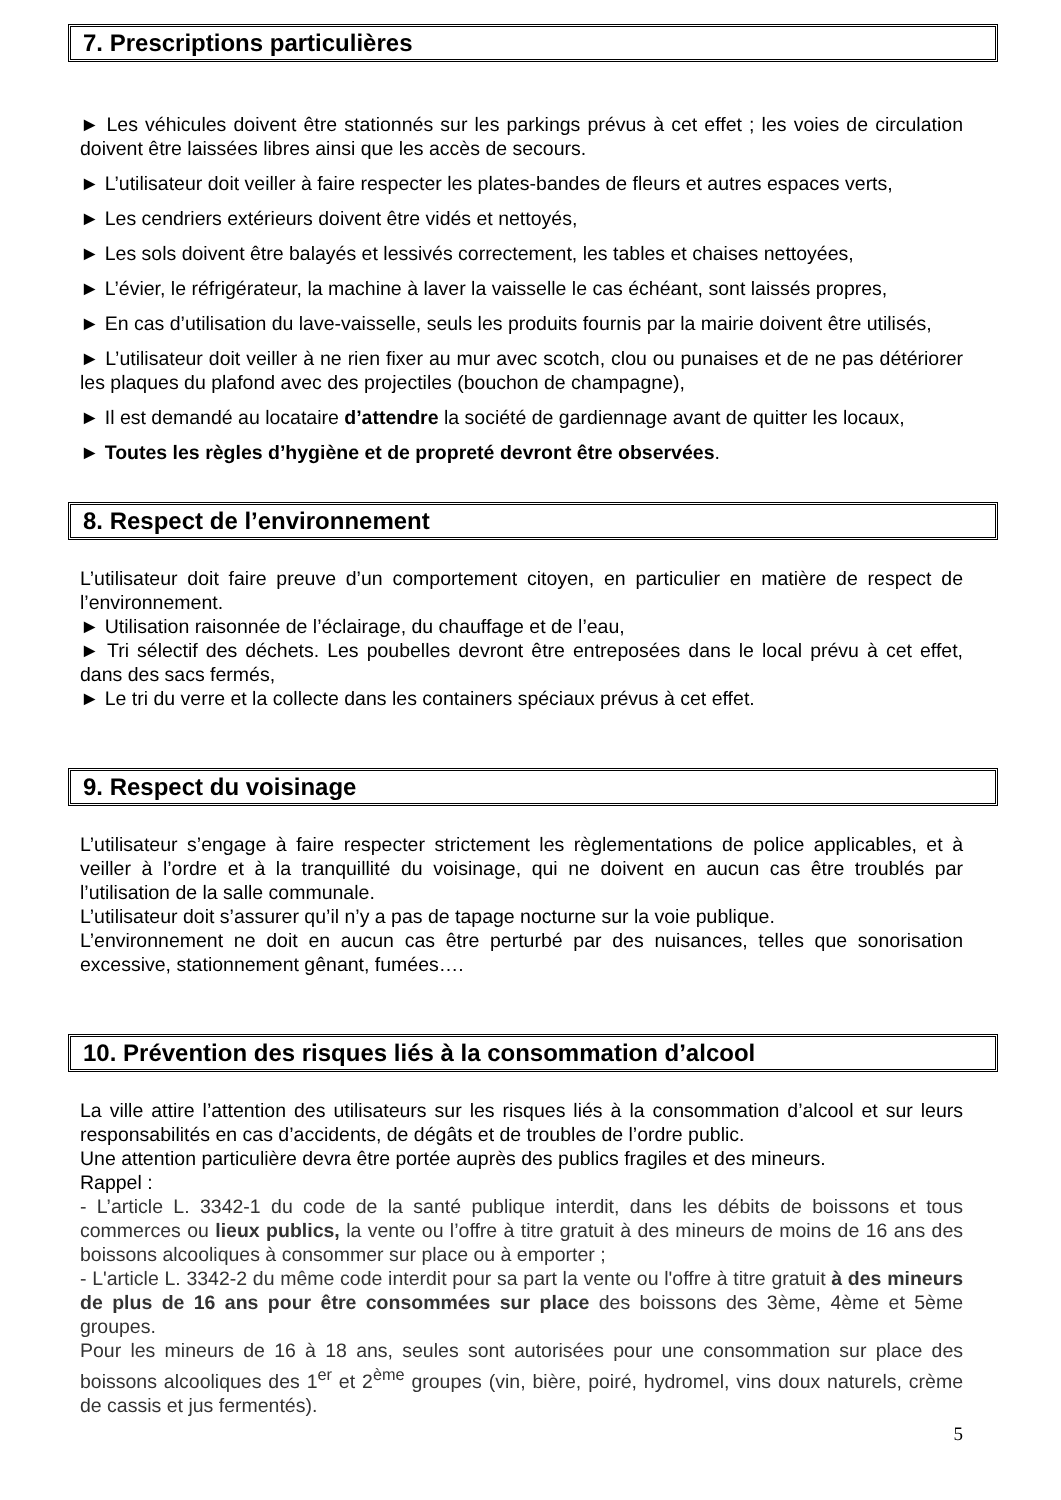7. Prescriptions particulières
► Les véhicules doivent être stationnés sur les parkings prévus à cet effet ; les voies de circulation doivent être laissées libres ainsi que les accès de secours.
► L’utilisateur doit veiller à faire respecter les plates-bandes de fleurs et autres espaces verts,
► Les cendriers extérieurs doivent être vidés et nettoyés,
► Les sols doivent être balayés et lessivés correctement, les tables et chaises nettoyées,
► L’évier, le réfrigérateur, la machine à laver la vaisselle le cas échéant, sont laissés propres,
► En cas d’utilisation du lave-vaisselle, seuls les produits fournis par la mairie doivent être utilisés,
► L’utilisateur doit veiller à ne rien fixer au mur avec scotch, clou ou punaises et de ne pas détériorer les plaques du plafond avec des projectiles (bouchon de champagne),
► Il est demandé au locataire d’attendre la société de gardiennage avant de quitter les locaux,
► Toutes les règles d’hygiène et de propreté devront être observées.
8. Respect de l’environnement
L’utilisateur doit faire preuve d’un comportement citoyen, en particulier en matière de respect de l’environnement.
► Utilisation raisonnée de l’éclairage, du chauffage et de l’eau,
► Tri sélectif des déchets. Les poubelles devront être entreposées dans le local prévu à cet effet, dans des sacs fermés,
► Le tri du verre et la collecte dans les containers spéciaux prévus à cet effet.
9. Respect du voisinage
L’utilisateur s’engage à faire respecter strictement les règlementations de police applicables, et à veiller à l’ordre et à la tranquillité du voisinage, qui ne doivent en aucun cas être troublés par l’utilisation de la salle communale.
L’utilisateur doit s’assurer qu’il n’y a pas de tapage nocturne sur la voie publique.
L’environnement ne doit en aucun cas être perturbé par des nuisances, telles que sonorisation excessive, stationnement gênant, fumées….
10. Prévention des risques liés à la consommation d’alcool
La ville attire l’attention des utilisateurs sur les risques liés à la consommation d’alcool et sur leurs responsabilités en cas d’accidents, de dégâts et de troubles de l’ordre public.
Une attention particulière devra être portée auprès des publics fragiles et des mineurs.
Rappel :
- L’article L. 3342-1 du code de la santé publique interdit, dans les débits de boissons et tous commerces ou lieux publics, la vente ou l’offre à titre gratuit à des mineurs de moins de 16 ans des boissons alcooliques à consommer sur place ou à emporter ;
- L'article L. 3342-2 du même code interdit pour sa part la vente ou l'offre à titre gratuit à des mineurs de plus de 16 ans pour être consommées sur place des boissons des 3ème, 4ème et 5ème groupes.
Pour les mineurs de 16 à 18 ans, seules sont autorisées pour une consommation sur place des boissons alcooliques des 1<sup>er</sup> et 2<sup>ème</sup> groupes (vin, bière, poiré, hydromel, vins doux naturels, crème de cassis et jus fermentés).
5